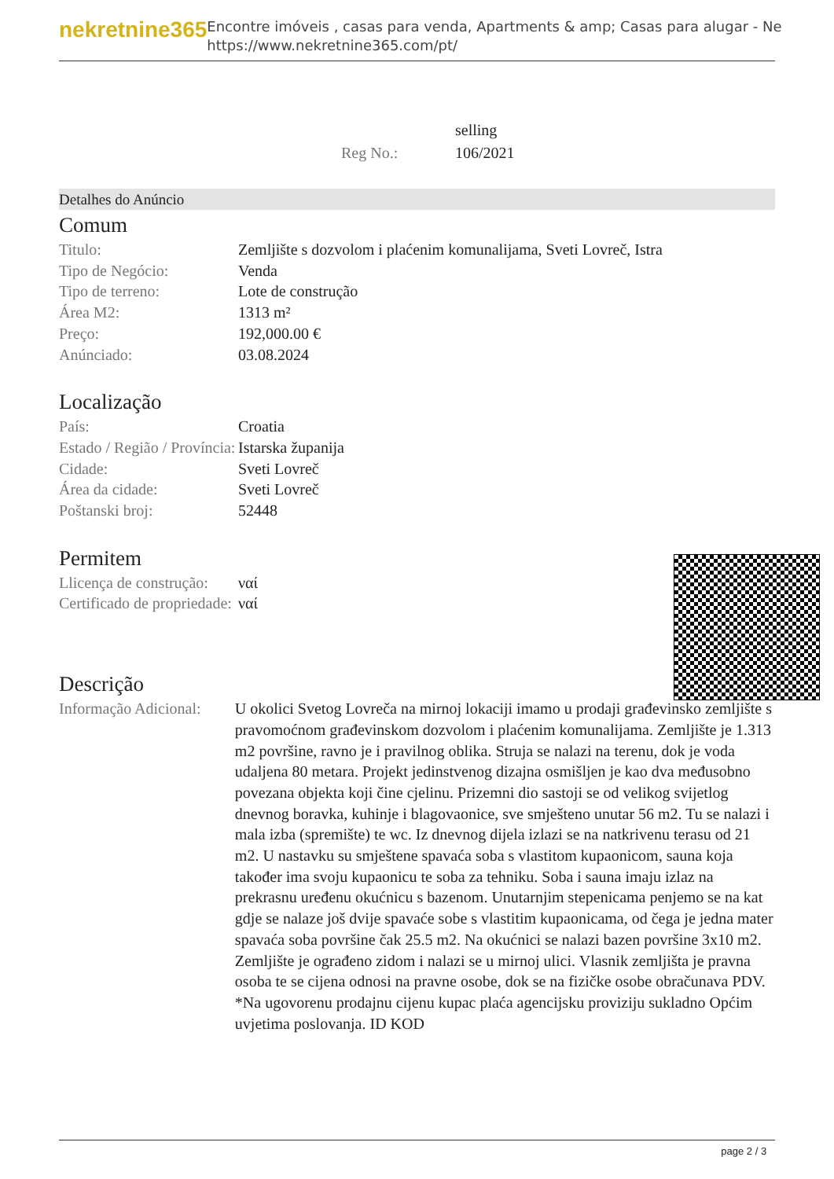nekretnine365
Encontre imóveis , casas para venda, Apartments & amp; Casas para alugar - Ne
https://www.nekretnine365.com/pt/
| | selling |
| Reg No.: | 106/2021 |
Detalhes do Anúncio
Comum
| Titulo: | Zemljište s dozvolom i plaćenim komunalijama, Sveti Lovreč, Istra |
| Tipo de Negócio: | Venda |
| Tipo de terreno: | Lote de construção |
| Área M2: | 1313 m² |
| Preço: | 192,000.00 € |
| Anúnciado: | 03.08.2024 |
Localização
| País: | Croatia |
| Estado / Região / Província: | Istarska županija |
| Cidade: | Sveti Lovreč |
| Área da cidade: | Sveti Lovreč |
| Poštanski broj: | 52448 |
Permitem
| Llicença de construção: | ναί |
| Certificado de propriedade: | ναί |
Descrição
| Informação Adicional: | U okolici Svetog Lovreča na mirnoj lokaciji imamo u prodaji građevinsko zemljište s pravomoćnom građevinskom dozvolom i plaćenim komunalijama. Zemljište je 1.313 m2 površine, ravno je i pravilnog oblika. Struja se nalazi na terenu, dok je voda udaljena 80 metara. Projekt jedinstvenog dizajna osmišljen je kao dva međusobno povezana objekta koji čine cjelinu. Prizemni dio sastoji se od velikog svijetlog dnevnog boravka, kuhinje i blagovaonice, sve smješteno unutar 56 m2. Tu se nalazi i mala izba (spremište) te wc. Iz dnevnog dijela izlazi se na natkrivenu terasu od 21 m2. U nastavku su smještene spavaća soba s vlastitom kupaonicom, sauna koja također ima svoju kupaonicu te soba za tehniku. Soba i sauna imaju izlaz na prekrasnu uređenu okućnicu s bazenom. Unutarnjim stepenicama penjemo se na kat gdje se nalaze još dvije spavaće sobe s vlastitim kupaonicama, od čega je jedna mater spavaća soba površine čak 25.5 m2. Na okućnici se nalazi bazen površine 3x10 m2. Zemljište je ograđeno zidom i nalazi se u mirnoj ulici. Vlasnik zemljišta je pravna osoba te se cijena odnosi na pravne osobe, dok se na fizičke osobe obračunava PDV. *Na ugovorenu prodajnu cijenu kupac plaća agencijsku proviziju sukladno Općim uvjetima poslovanja. ID KOD |
page 2 / 3